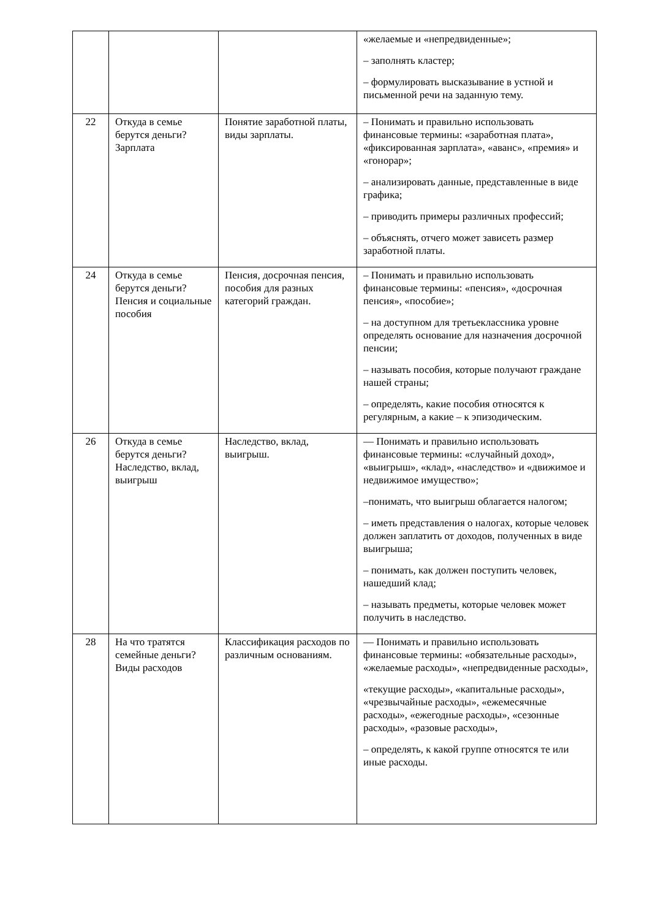| | | | «желаемые и «непредвиденные»; – заполнять кластер; – формулировать высказывание в устной и письменной речи на заданную тему. |
| 22 | Откуда в семье берутся деньги? Зарплата | Понятие заработной платы, виды зарплаты. | – Понимать и правильно использовать финансовые термины: «заработная плата», «фиксированная зарплата», «аванс», «премия» и «гонорар»; – анализировать данные, представленные в виде графика; – приводить примеры различных профессий; – объяснять, отчего может зависеть размер заработной платы. |
| 24 | Откуда в семье берутся деньги? Пенсия и социальные пособия | Пенсия, досрочная пенсия, пособия для разных категорий граждан. | – Понимать и правильно использовать финансовые термины: «пенсия», «досрочная пенсия», «пособие»; – на доступном для третьеклассника уровне определять основание для назначения досрочной пенсии; – называть пособия, которые получают граждане нашей страны; – определять, какие пособия относятся к регулярным, а какие – к эпизодическим. |
| 26 | Откуда в семье берутся деньги? Наследство, вклад, выигрыш | Наследство, вклад, выигрыш. | — Понимать и правильно использовать финансовые термины: «случайный доход», «выигрыш», «клад», «наследство» и «движимое и недвижимое имущество»; –понимать, что выигрыш облагается налогом; – иметь представления о налогах, которые человек должен заплатить от доходов, полученных в виде выигрыша; – понимать, как должен поступить человек, нашедший клад; – называть предметы, которые человек может получить в наследство. |
| 28 | На что тратятся семейные деньги? Виды расходов | Классификация расходов по различным основаниям. | — Понимать и правильно использовать финансовые термины: «обязательные расходы», «желаемые расходы», «непредвиденные расходы», «текущие расходы», «капитальные расходы», «чрезвычайные расходы», «ежемесячные расходы», «ежегодные расходы», «сезонные расходы», «разовые расходы», – определять, к какой группе относятся те или иные расходы. |